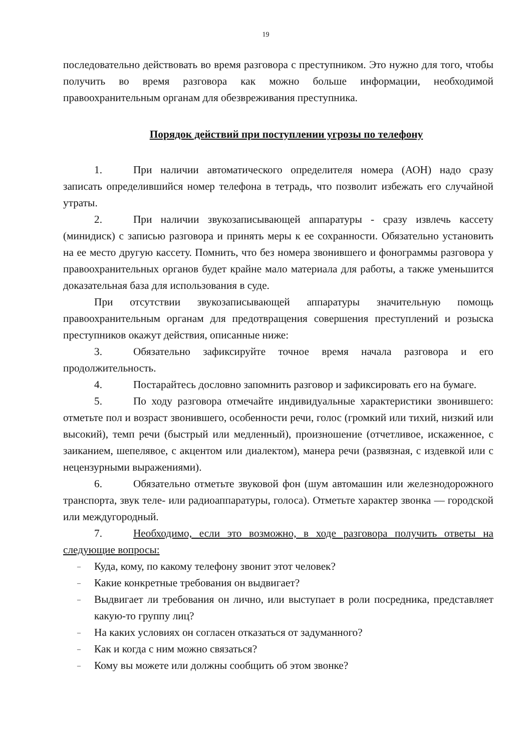19
последовательно действовать во время разговора с преступником. Это нужно для того, чтобы получить во время разговора как можно больше информации, необходимой правоохранительным органам для обезвреживания преступника.
Порядок действий при поступлении угрозы по телефону
1. При наличии автоматического определителя номера (АОН) надо сразу записать определившийся номер телефона в тетрадь, что позволит избежать его случайной утраты.
2. При наличии звукозаписывающей аппаратуры - сразу извлечь кассету (минидиск) с записью разговора и принять меры к ее сохранности. Обязательно установить на ее место другую кассету. Помнить, что без номера звонившего и фонограммы разговора у правоохранительных органов будет крайне мало материала для работы, а также уменьшится доказательная база для использования в суде.
При отсутствии звукозаписывающей аппаратуры значительную помощь правоохранительным органам для предотвращения совершения преступлений и розыска преступников окажут действия, описанные ниже:
3. Обязательно зафиксируйте точное время начала разговора и его продолжительность.
4. Постарайтесь дословно запомнить разговор и зафиксировать его на бумаге.
5. По ходу разговора отмечайте индивидуальные характеристики звонившего: отметьте пол и возраст звонившего, особенности речи, голос (громкий или тихий, низкий или высокий), темп речи (быстрый или медленный), произношение (отчетливое, искаженное, с заиканием, шепелявое, с акцентом или диалектом), манера речи (развязная, с издевкой или с нецензурными выражениями).
6. Обязательно отметьте звуковой фон (шум автомашин или железнодорожного транспорта, звук теле- или радиоаппаратуры, голоса). Отметьте характер звонка — городской или междугородный.
7. Необходимо, если это возможно, в ходе разговора получить ответы на следующие вопросы:
– Куда, кому, по какому телефону звонит этот человек?
– Какие конкретные требования он выдвигает?
– Выдвигает ли требования он лично, или выступает в роли посредника, представляет какую-то группу лиц?
– На каких условиях он согласен отказаться от задуманного?
– Как и когда с ним можно связаться?
– Кому вы можете или должны сообщить об этом звонке?